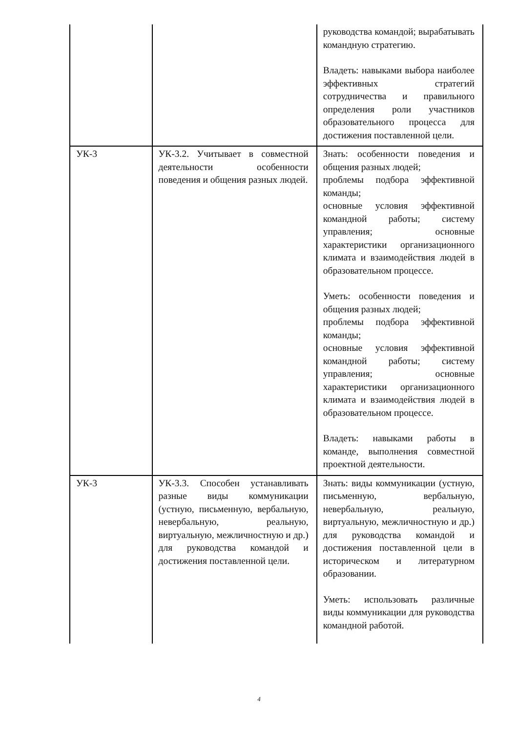| | | руководства командой; вырабатывать командную стратегию. Владеть: навыками выбора наиболее эффективных стратегий сотрудничества и правильного определения роли участников образовательного процесса для достижения поставленной цели. |
| УК-3 | УК-3.2. Учитывает в совместной деятельности особенности поведения и общения разных людей. | Знать: особенности поведения и общения разных людей; проблемы подбора эффективной команды; основные условия эффективной командной работы; систему управления; основные характеристики организационного климата и взаимодействия людей в образовательном процессе. Уметь: особенности поведения и общения разных людей; проблемы подбора эффективной команды; основные условия эффективной командной работы; систему управления; основные характеристики организационного климата и взаимодействия людей в образовательном процессе. Владеть: навыками работы в команде, выполнения совместной проектной деятельности. |
| УК-3 | УК-3.3. Способен устанавливать разные виды коммуникации (устную, письменную, вербальную, невербальную, реальную, виртуальную, межличностную и др.) для руководства командой и достижения поставленной цели. | Знать: виды коммуникации (устную, письменную, вербальную, невербальную, реальную, виртуальную, межличностную и др.) для руководства командой и достижения поставленной цели в историческом и литературном образовании. Уметь: использовать различные виды коммуникации для руководства командной работой. |
4